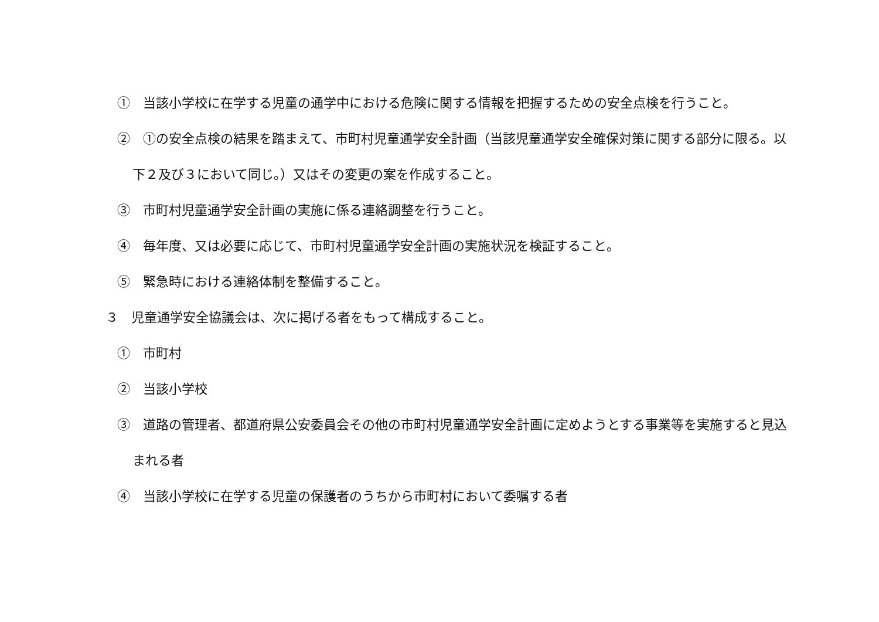①　当該小学校に在学する児童の通学中における危険に関する情報を把握するための安全点検を行うこと。
②　①の安全点検の結果を踏まえて、市町村児童通学安全計画（当該児童通学安全確保対策に関する部分に限る。以下２及び３において同じ。）又はその変更の案を作成すること。
③　市町村児童通学安全計画の実施に係る連絡調整を行うこと。
④　毎年度、又は必要に応じて、市町村児童通学安全計画の実施状況を検証すること。
⑤　緊急時における連絡体制を整備すること。
３　児童通学安全協議会は、次に掲げる者をもって構成すること。
①　市町村
②　当該小学校
③　道路の管理者、都道府県公安委員会その他の市町村児童通学安全計画に定めようとする事業等を実施すると見込まれる者
④　当該小学校に在学する児童の保護者のうちから市町村において委嘱する者